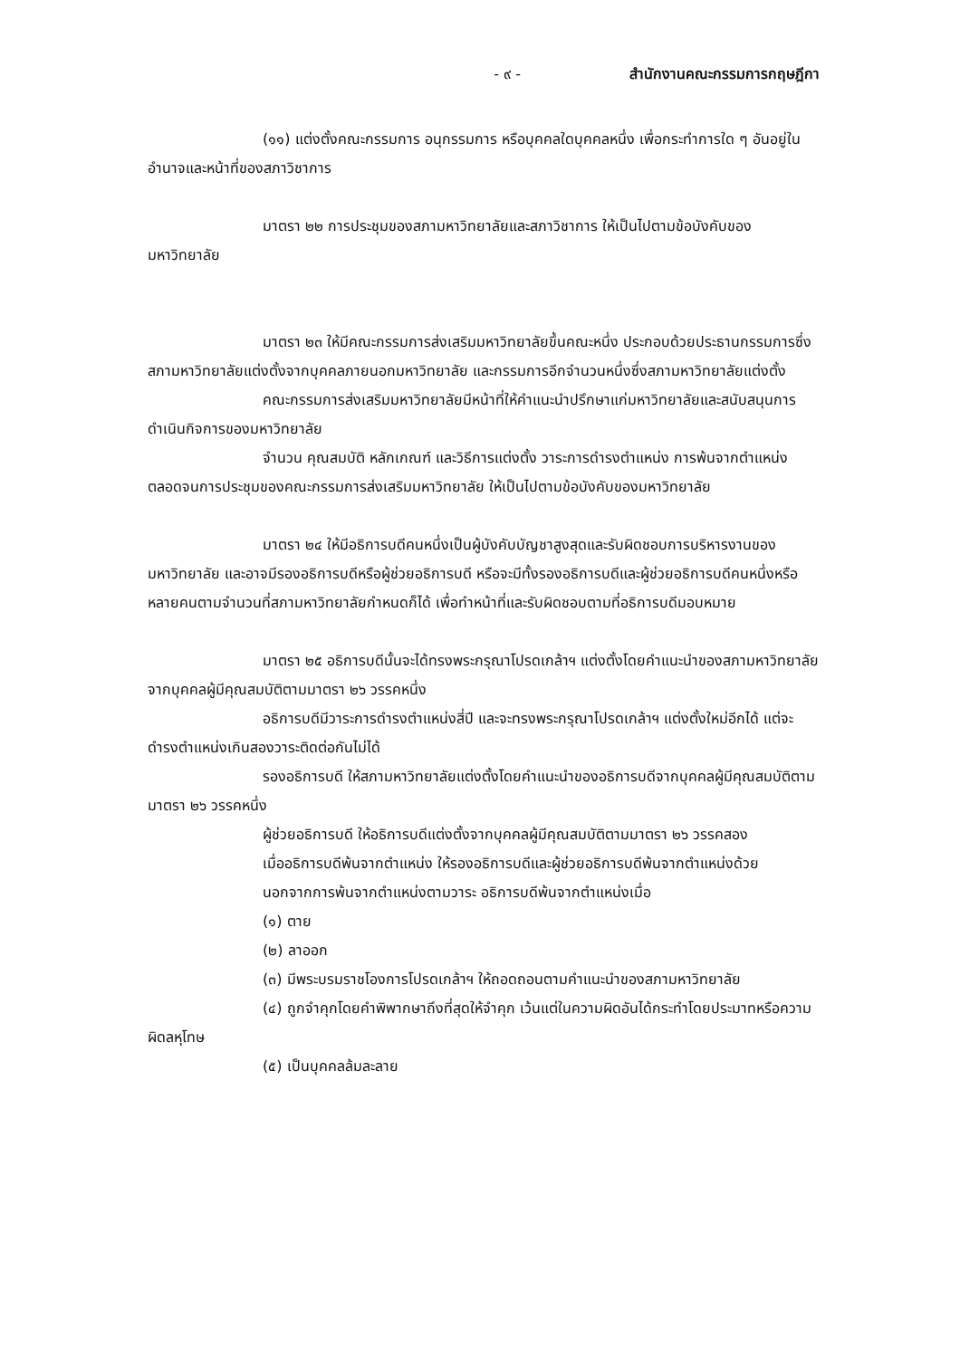- ๙ - สำนักงานคณะกรรมการกฤษฎีกา
(๑๑) แต่งตั้งคณะกรรมการ อนุกรรมการ หรือบุคคลใดบุคคลหนึ่ง เพื่อกระทำการใด ๆ อันอยู่ในอำนาจและหน้าที่ของสภาวิชาการ
มาตรา ๒๒ การประชุมของสภามหาวิทยาลัยและสภาวิชาการ ให้เป็นไปตามข้อบังคับของมหาวิทยาลัย
มาตรา ๒๓ ให้มีคณะกรรมการส่งเสริมมหาวิทยาลัยขึ้นคณะหนึ่ง ประกอบด้วยประธานกรรมการซึ่งสภามหาวิทยาลัยแต่งตั้งจากบุคคลภายนอกมหาวิทยาลัย และกรรมการอีกจำนวนหนึ่งซึ่งสภามหาวิทยาลัยแต่งตั้ง
คณะกรรมการส่งเสริมมหาวิทยาลัยมีหน้าที่ให้คำแนะนำปรึกษาแก่มหาวิทยาลัยและสนับสนุนการดำเนินกิจการของมหาวิทยาลัย
จำนวน คุณสมบัติ หลักเกณฑ์ และวิธีการแต่งตั้ง วาระการดำรงตำแหน่ง การพ้นจากตำแหน่ง ตลอดจนการประชุมของคณะกรรมการส่งเสริมมหาวิทยาลัย ให้เป็นไปตามข้อบังคับของมหาวิทยาลัย
มาตรา ๒๔ ให้มีอธิการบดีคนหนึ่งเป็นผู้บังคับบัญชาสูงสุดและรับผิดชอบการบริหารงานของมหาวิทยาลัย และอาจมีรองอธิการบดีหรือผู้ช่วยอธิการบดี หรือจะมีทั้งรองอธิการบดีและผู้ช่วยอธิการบดีคนหนึ่งหรือหลายคนตามจำนวนที่สภามหาวิทยาลัยกำหนดก็ได้ เพื่อทำหน้าที่และรับผิดชอบตามที่อธิการบดีมอบหมาย
มาตรา ๒๕ อธิการบดีนั้นจะได้ทรงพระกรุณาโปรดเกล้าฯ แต่งตั้งโดยคำแนะนำของสภามหาวิทยาลัย จากบุคคลผู้มีคุณสมบัติตามมาตรา ๒๖ วรรคหนึ่ง
อธิการบดีมีวาระการดำรงตำแหน่งสี่ปี และจะทรงพระกรุณาโปรดเกล้าฯ แต่งตั้งใหม่อีกได้ แต่จะดำรงตำแหน่งเกินสองวาระติดต่อกันไม่ได้
รองอธิการบดี ให้สภามหาวิทยาลัยแต่งตั้งโดยคำแนะนำของอธิการบดีจากบุคคลผู้มีคุณสมบัติตามมาตรา ๒๖ วรรคหนึ่ง
ผู้ช่วยอธิการบดี ให้อธิการบดีแต่งตั้งจากบุคคลผู้มีคุณสมบัติตามมาตรา ๒๖ วรรคสอง
เมื่ออธิการบดีพ้นจากตำแหน่ง ให้รองอธิการบดีและผู้ช่วยอธิการบดีพ้นจากตำแหน่งด้วย
นอกจากการพ้นจากตำแหน่งตามวาระ อธิการบดีพ้นจากตำแหน่งเมื่อ
(๑) ตาย
(๒) ลาออก
(๓) มีพระบรมราชโองการโปรดเกล้าฯ ให้ถอดถอนตามคำแนะนำของสภามหาวิทยาลัย
(๔) ถูกจำคุกโดยคำพิพากษาถึงที่สุดให้จำคุก เว้นแต่ในความผิดอันได้กระทำโดยประมาทหรือความผิดลหุโทษ
(๕) เป็นบุคคลล้มละลาย